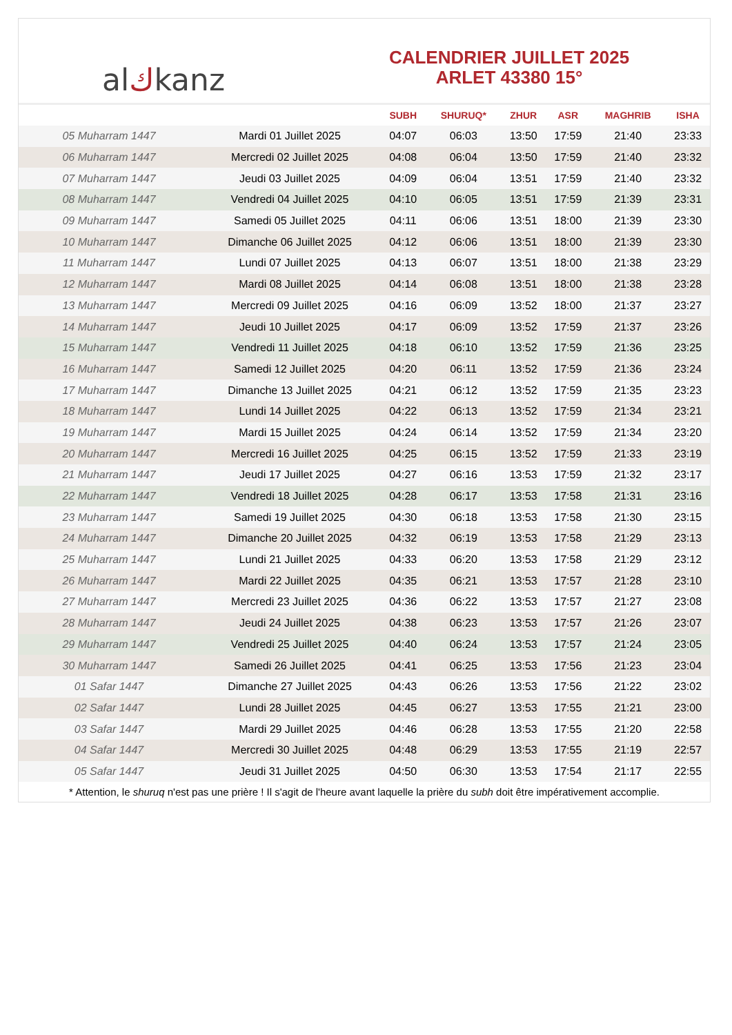al ك kanz
CALENDRIER JUILLET 2025
ARLET 43380 15°
| | | SUBH | SHURUQ* | ZHUR | ASR | MAGHRIB | ISHA |
| --- | --- | --- | --- | --- | --- | --- | --- |
| 05 Muharram 1447 | Mardi 01 Juillet 2025 | 04:07 | 06:03 | 13:50 | 17:59 | 21:40 | 23:33 |
| 06 Muharram 1447 | Mercredi 02 Juillet 2025 | 04:08 | 06:04 | 13:50 | 17:59 | 21:40 | 23:32 |
| 07 Muharram 1447 | Jeudi 03 Juillet 2025 | 04:09 | 06:04 | 13:51 | 17:59 | 21:40 | 23:32 |
| 08 Muharram 1447 | Vendredi 04 Juillet 2025 | 04:10 | 06:05 | 13:51 | 17:59 | 21:39 | 23:31 |
| 09 Muharram 1447 | Samedi 05 Juillet 2025 | 04:11 | 06:06 | 13:51 | 18:00 | 21:39 | 23:30 |
| 10 Muharram 1447 | Dimanche 06 Juillet 2025 | 04:12 | 06:06 | 13:51 | 18:00 | 21:39 | 23:30 |
| 11 Muharram 1447 | Lundi 07 Juillet 2025 | 04:13 | 06:07 | 13:51 | 18:00 | 21:38 | 23:29 |
| 12 Muharram 1447 | Mardi 08 Juillet 2025 | 04:14 | 06:08 | 13:51 | 18:00 | 21:38 | 23:28 |
| 13 Muharram 1447 | Mercredi 09 Juillet 2025 | 04:16 | 06:09 | 13:52 | 18:00 | 21:37 | 23:27 |
| 14 Muharram 1447 | Jeudi 10 Juillet 2025 | 04:17 | 06:09 | 13:52 | 17:59 | 21:37 | 23:26 |
| 15 Muharram 1447 | Vendredi 11 Juillet 2025 | 04:18 | 06:10 | 13:52 | 17:59 | 21:36 | 23:25 |
| 16 Muharram 1447 | Samedi 12 Juillet 2025 | 04:20 | 06:11 | 13:52 | 17:59 | 21:36 | 23:24 |
| 17 Muharram 1447 | Dimanche 13 Juillet 2025 | 04:21 | 06:12 | 13:52 | 17:59 | 21:35 | 23:23 |
| 18 Muharram 1447 | Lundi 14 Juillet 2025 | 04:22 | 06:13 | 13:52 | 17:59 | 21:34 | 23:21 |
| 19 Muharram 1447 | Mardi 15 Juillet 2025 | 04:24 | 06:14 | 13:52 | 17:59 | 21:34 | 23:20 |
| 20 Muharram 1447 | Mercredi 16 Juillet 2025 | 04:25 | 06:15 | 13:52 | 17:59 | 21:33 | 23:19 |
| 21 Muharram 1447 | Jeudi 17 Juillet 2025 | 04:27 | 06:16 | 13:53 | 17:59 | 21:32 | 23:17 |
| 22 Muharram 1447 | Vendredi 18 Juillet 2025 | 04:28 | 06:17 | 13:53 | 17:58 | 21:31 | 23:16 |
| 23 Muharram 1447 | Samedi 19 Juillet 2025 | 04:30 | 06:18 | 13:53 | 17:58 | 21:30 | 23:15 |
| 24 Muharram 1447 | Dimanche 20 Juillet 2025 | 04:32 | 06:19 | 13:53 | 17:58 | 21:29 | 23:13 |
| 25 Muharram 1447 | Lundi 21 Juillet 2025 | 04:33 | 06:20 | 13:53 | 17:58 | 21:29 | 23:12 |
| 26 Muharram 1447 | Mardi 22 Juillet 2025 | 04:35 | 06:21 | 13:53 | 17:57 | 21:28 | 23:10 |
| 27 Muharram 1447 | Mercredi 23 Juillet 2025 | 04:36 | 06:22 | 13:53 | 17:57 | 21:27 | 23:08 |
| 28 Muharram 1447 | Jeudi 24 Juillet 2025 | 04:38 | 06:23 | 13:53 | 17:57 | 21:26 | 23:07 |
| 29 Muharram 1447 | Vendredi 25 Juillet 2025 | 04:40 | 06:24 | 13:53 | 17:57 | 21:24 | 23:05 |
| 30 Muharram 1447 | Samedi 26 Juillet 2025 | 04:41 | 06:25 | 13:53 | 17:56 | 21:23 | 23:04 |
| 01 Safar 1447 | Dimanche 27 Juillet 2025 | 04:43 | 06:26 | 13:53 | 17:56 | 21:22 | 23:02 |
| 02 Safar 1447 | Lundi 28 Juillet 2025 | 04:45 | 06:27 | 13:53 | 17:55 | 21:21 | 23:00 |
| 03 Safar 1447 | Mardi 29 Juillet 2025 | 04:46 | 06:28 | 13:53 | 17:55 | 21:20 | 22:58 |
| 04 Safar 1447 | Mercredi 30 Juillet 2025 | 04:48 | 06:29 | 13:53 | 17:55 | 21:19 | 22:57 |
| 05 Safar 1447 | Jeudi 31 Juillet 2025 | 04:50 | 06:30 | 13:53 | 17:54 | 21:17 | 22:55 |
* Attention, le shuruq n'est pas une prière ! Il s'agit de l'heure avant laquelle la prière du subh doit être impérativement accomplie.